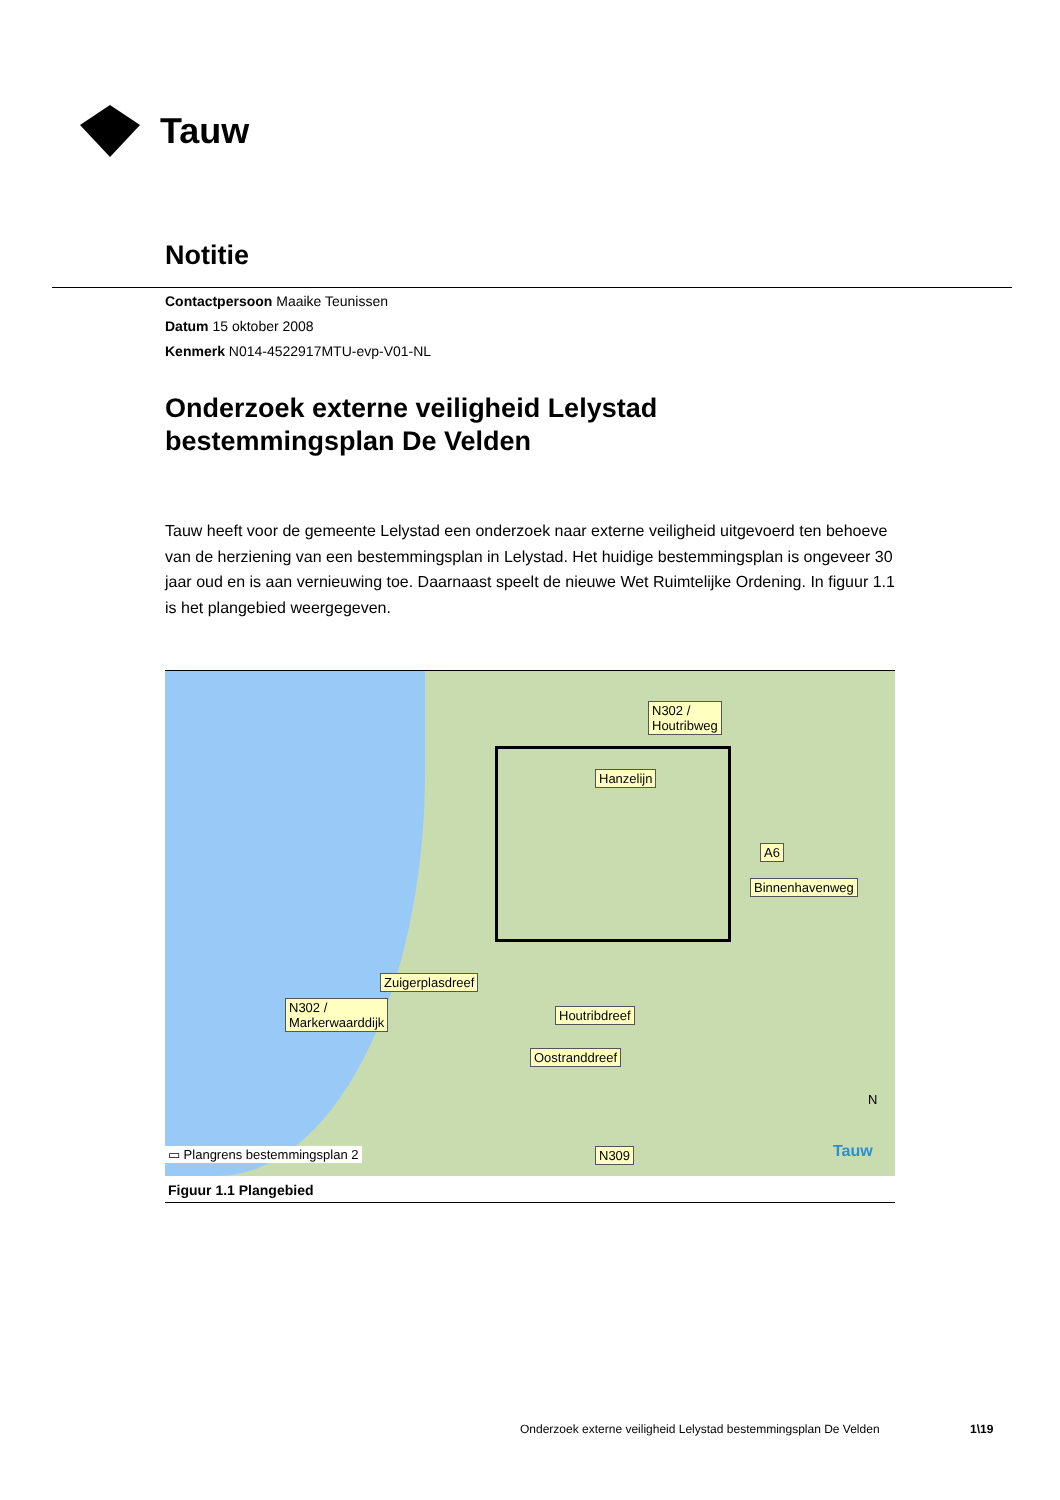Tauw
Notitie
Contactpersoon Maaike Teunissen
Datum 15 oktober 2008
Kenmerk N014-4522917MTU-evp-V01-NL
Onderzoek externe veiligheid Lelystad
bestemmingsplan De Velden
Tauw heeft voor de gemeente Lelystad een onderzoek naar externe veiligheid uitgevoerd ten behoeve van de herziening van een bestemmingsplan in Lelystad. Het huidige bestemmingsplan is ongeveer 30 jaar oud en is aan vernieuwing toe. Daarnaast speelt de nieuwe Wet Ruimtelijke Ordening. In figuur 1.1 is het plangebied weergegeven.
N302 /
Houtribweg
Hanzelijn
A6
Binnenhavenweg
Zuigerplasdreef
N302 /
Markerwaarddijk
Houtribdreef
Oostranddreef
N309
▭ Plangrens bestemmingsplan 2 Tauw
N
Figuur 1.1 Plangebied
Onderzoek externe veiligheid Lelystad bestemmingsplan De Velden
1\19